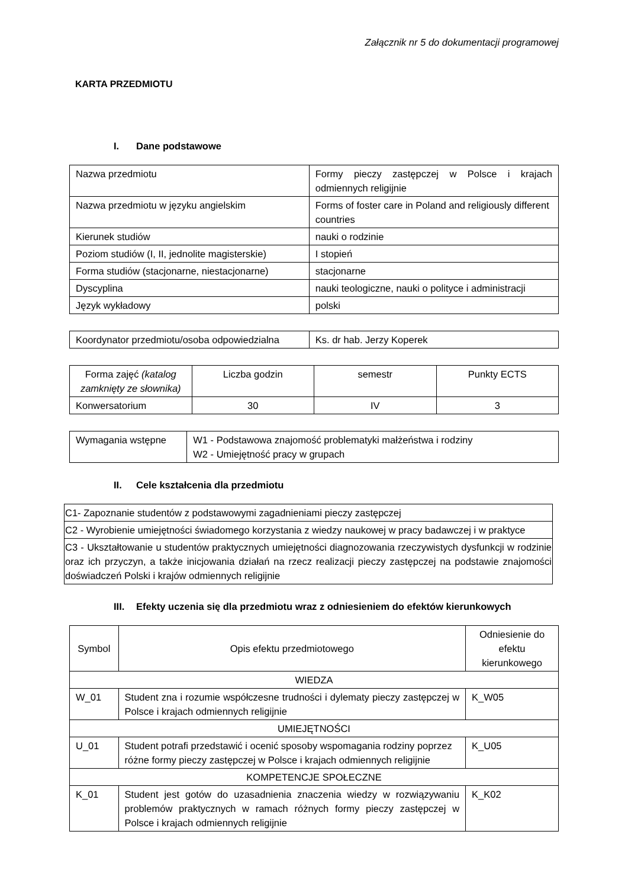Załącznik nr 5 do dokumentacji programowej
KARTA PRZEDMIOTU
I. Dane podstawowe
| Nazwa przedmiotu | Formy pieczy zastępczej w Polsce i krajach odmiennych religijnie |
| Nazwa przedmiotu w języku angielskim | Forms of foster care in Poland and religiously different countries |
| Kierunek studiów | nauki o rodzinie |
| Poziom studiów (I, II, jednolite magisterskie) | I stopień |
| Forma studiów (stacjonarne, niestacjonarne) | stacjonarne |
| Dyscyplina | nauki teologiczne, nauki o polityce i administracji |
| Język wykładowy | polski |
| Koordynator przedmiotu/osoba odpowiedzialna | Ks. dr hab. Jerzy Koperek |
| Forma zajęć (katalog zamknięty ze słownika) | Liczba godzin | semestr | Punkty ECTS |
| Konwersatorium | 30 | IV | 3 |
| Wymagania wstępne | W1 - Podstawowa znajomość problematyki małżeństwa i rodziny W2 - Umiejętność pracy w grupach |
II. Cele kształcenia dla przedmiotu
| C1- Zapoznanie studentów z podstawowymi zagadnieniami pieczy zastępczej |
| C2 - Wyrobienie umiejętności świadomego korzystania z wiedzy naukowej w pracy badawczej i w praktyce |
| C3 - Ukształtowanie u studentów praktycznych umiejętności diagnozowania rzeczywistych dysfunkcji w rodzinie oraz ich przyczyn, a także inicjowania działań na rzecz realizacji pieczy zastępczej na podstawie znajomości doświadczeń Polski i krajów odmiennych religijnie |
III. Efekty uczenia się dla przedmiotu wraz z odniesieniem do efektów kierunkowych
| Symbol | Opis efektu przedmiotowego | Odniesienie do efektu kierunkowego |
| --- | --- | --- |
| WIEDZA | | |
| W_01 | Student zna i rozumie współczesne trudności i dylematy pieczy zastępczej w Polsce i krajach odmiennych religijnie | K_W05 |
| UMIEJĘTNOŚCI | | |
| U_01 | Student potrafi przedstawić i ocenić sposoby wspomagania rodziny poprzez różne formy pieczy zastępczej w Polsce i krajach odmiennych religijnie | K_U05 |
| KOMPETENCJE SPOŁECZNE | | |
| K_01 | Student jest gotów do uzasadnienia znaczenia wiedzy w rozwiązywaniu problemów praktycznych w ramach różnych formy pieczy zastępczej w Polsce i krajach odmiennych religijnie | K_K02 |